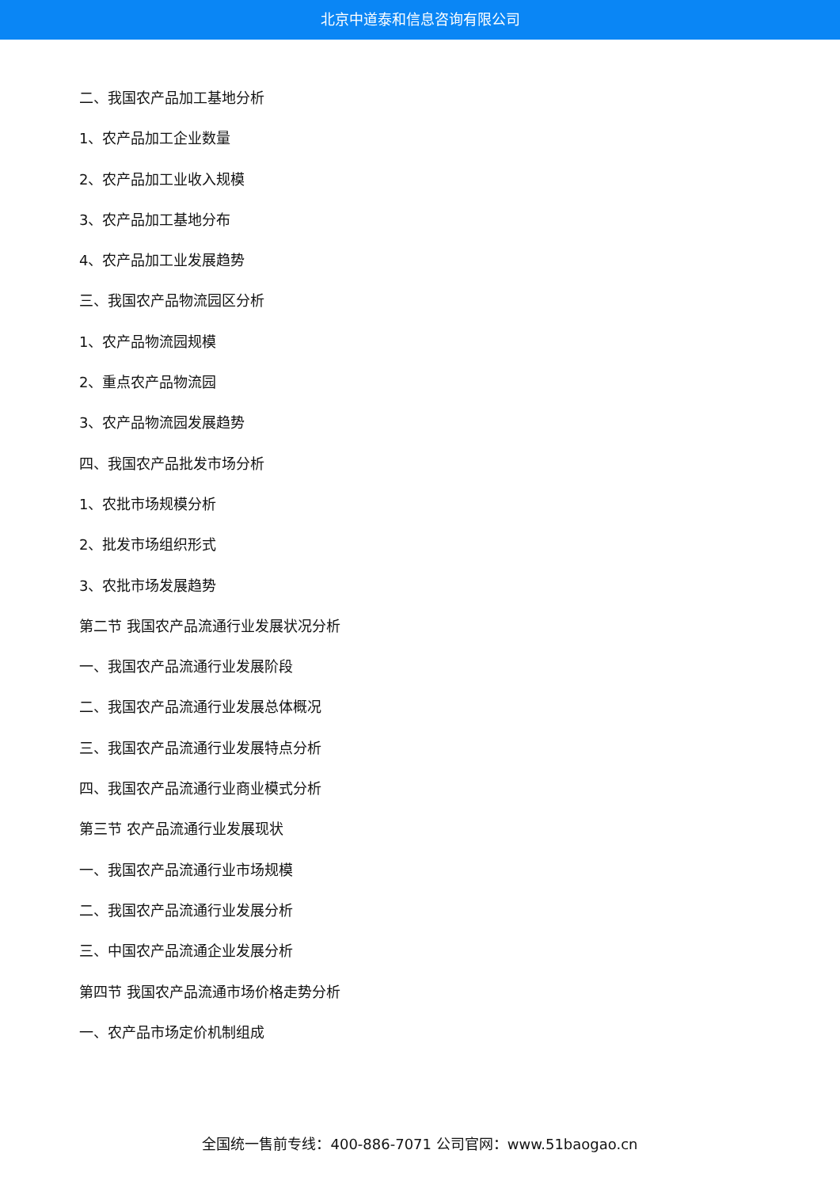北京中道泰和信息咨询有限公司
二、我国农产品加工基地分析
1、农产品加工企业数量
2、农产品加工业收入规模
3、农产品加工基地分布
4、农产品加工业发展趋势
三、我国农产品物流园区分析
1、农产品物流园规模
2、重点农产品物流园
3、农产品物流园发展趋势
四、我国农产品批发市场分析
1、农批市场规模分析
2、批发市场组织形式
3、农批市场发展趋势
第二节 我国农产品流通行业发展状况分析
一、我国农产品流通行业发展阶段
二、我国农产品流通行业发展总体概况
三、我国农产品流通行业发展特点分析
四、我国农产品流通行业商业模式分析
第三节 农产品流通行业发展现状
一、我国农产品流通行业市场规模
二、我国农产品流通行业发展分析
三、中国农产品流通企业发展分析
第四节 我国农产品流通市场价格走势分析
一、农产品市场定价机制组成
全国统一售前专线：400-886-7071 公司官网：www.51baogao.cn